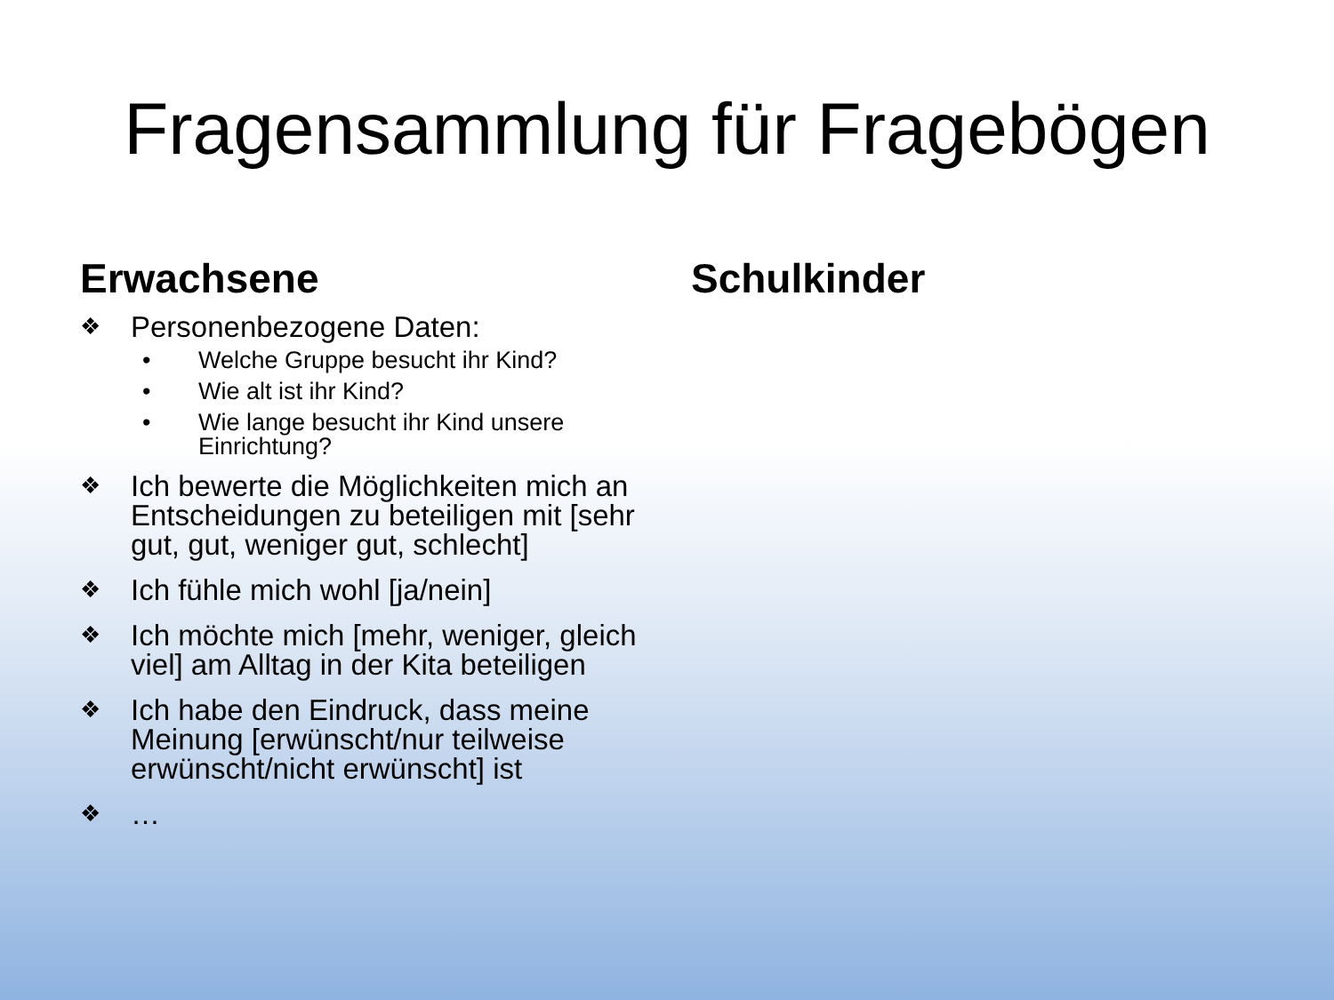Fragensammlung für Fragebögen
Erwachsene
❖ Personenbezogene Daten:
• Welche Gruppe besucht ihr Kind?
• Wie alt ist ihr Kind?
• Wie lange besucht ihr Kind unsere Einrichtung?
❖ Ich bewerte die Möglichkeiten mich an Entscheidungen zu beteiligen mit [sehr gut, gut, weniger gut, schlecht]
❖ Ich fühle mich wohl [ja/nein]
❖ Ich möchte mich [mehr, weniger, gleich viel] am Alltag in der Kita beteiligen
❖ Ich habe den Eindruck, dass meine Meinung [erwünscht/nur teilweise erwünscht/nicht erwünscht] ist
❖ …
Schulkinder